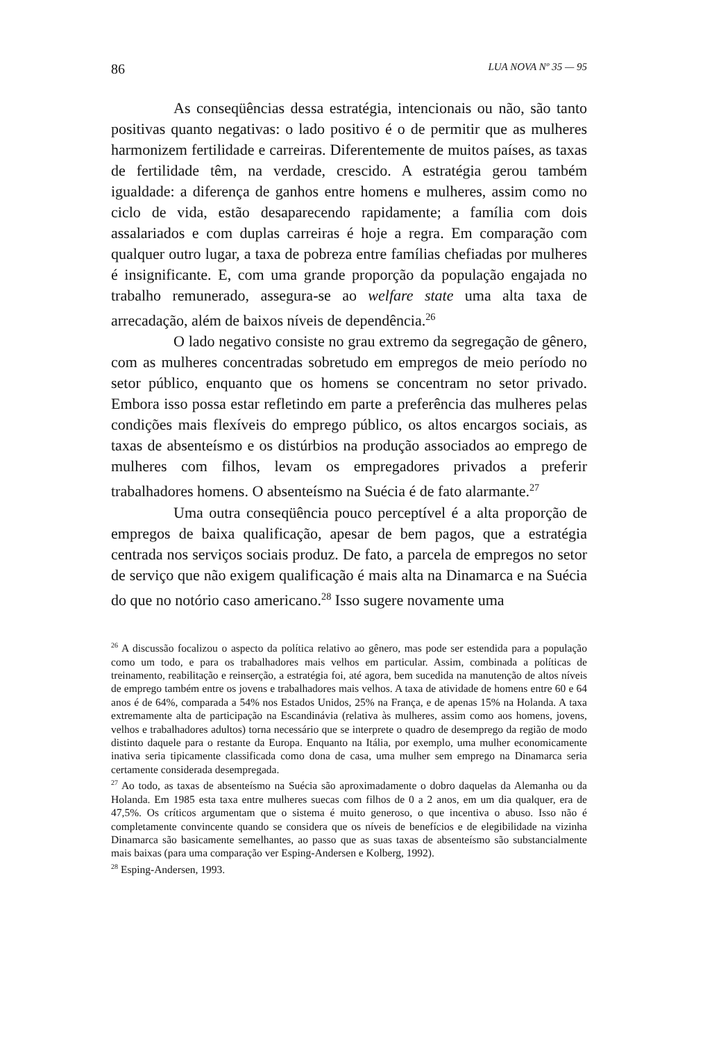86 LUA NOVA Nº 35 — 95
As conseqüências dessa estratégia, intencionais ou não, são tanto positivas quanto negativas: o lado positivo é o de permitir que as mulheres harmonizem fertilidade e carreiras. Diferentemente de muitos países, as taxas de fertilidade têm, na verdade, crescido. A estratégia gerou também igualdade: a diferença de ganhos entre homens e mulheres, assim como no ciclo de vida, estão desaparecendo rapidamente; a família com dois assalariados e com duplas carreiras é hoje a regra. Em comparação com qualquer outro lugar, a taxa de pobreza entre famílias chefiadas por mulheres é insignificante. E, com uma grande proporção da população engajada no trabalho remunerado, assegura-se ao welfare state uma alta taxa de arrecadação, além de baixos níveis de dependência.<sup>26</sup>
O lado negativo consiste no grau extremo da segregação de gênero, com as mulheres concentradas sobretudo em empregos de meio período no setor público, enquanto que os homens se concentram no setor privado. Embora isso possa estar refletindo em parte a preferência das mulheres pelas condições mais flexíveis do emprego público, os altos encargos sociais, as taxas de absenteísmo e os distúrbios na produção associados ao emprego de mulheres com filhos, levam os empregadores privados a preferir trabalhadores homens. O absenteísmo na Suécia é de fato alarmante.<sup>27</sup>
Uma outra conseqüência pouco perceptível é a alta proporção de empregos de baixa qualificação, apesar de bem pagos, que a estratégia centrada nos serviços sociais produz. De fato, a parcela de empregos no setor de serviço que não exigem qualificação é mais alta na Dinamarca e na Suécia do que no notório caso americano.<sup>28</sup> Isso sugere novamente uma
<sup>26</sup> A discussão focalizou o aspecto da política relativo ao gênero, mas pode ser estendida para a população como um todo, e para os trabalhadores mais velhos em particular. Assim, combinada a políticas de treinamento, reabilitação e reinserção, a estratégia foi, até agora, bem sucedida na manutenção de altos níveis de emprego também entre os jovens e trabalhadores mais velhos. A taxa de atividade de homens entre 60 e 64 anos é de 64%, comparada a 54% nos Estados Unidos, 25% na França, e de apenas 15% na Holanda. A taxa extremamente alta de participação na Escandinávia (relativa às mulheres, assim como aos homens, jovens, velhos e trabalhadores adultos) torna necessário que se interprete o quadro de desemprego da região de modo distinto daquele para o restante da Europa. Enquanto na Itália, por exemplo, uma mulher economicamente inativa seria tipicamente classificada como dona de casa, uma mulher sem emprego na Dinamarca seria certamente considerada desempregada.
<sup>27</sup> Ao todo, as taxas de absenteísmo na Suécia são aproximadamente o dobro daquelas da Alemanha ou da Holanda. Em 1985 esta taxa entre mulheres suecas com filhos de 0 a 2 anos, em um dia qualquer, era de 47,5%. Os críticos argumentam que o sistema é muito generoso, o que incentiva o abuso. Isso não é completamente convincente quando se considera que os níveis de benefícios e de elegibilidade na vizinha Dinamarca são basicamente semelhantes, ao passo que as suas taxas de absenteísmo são substancialmente mais baixas (para uma comparação ver Esping-Andersen e Kolberg, 1992).
<sup>28</sup> Esping-Andersen, 1993.